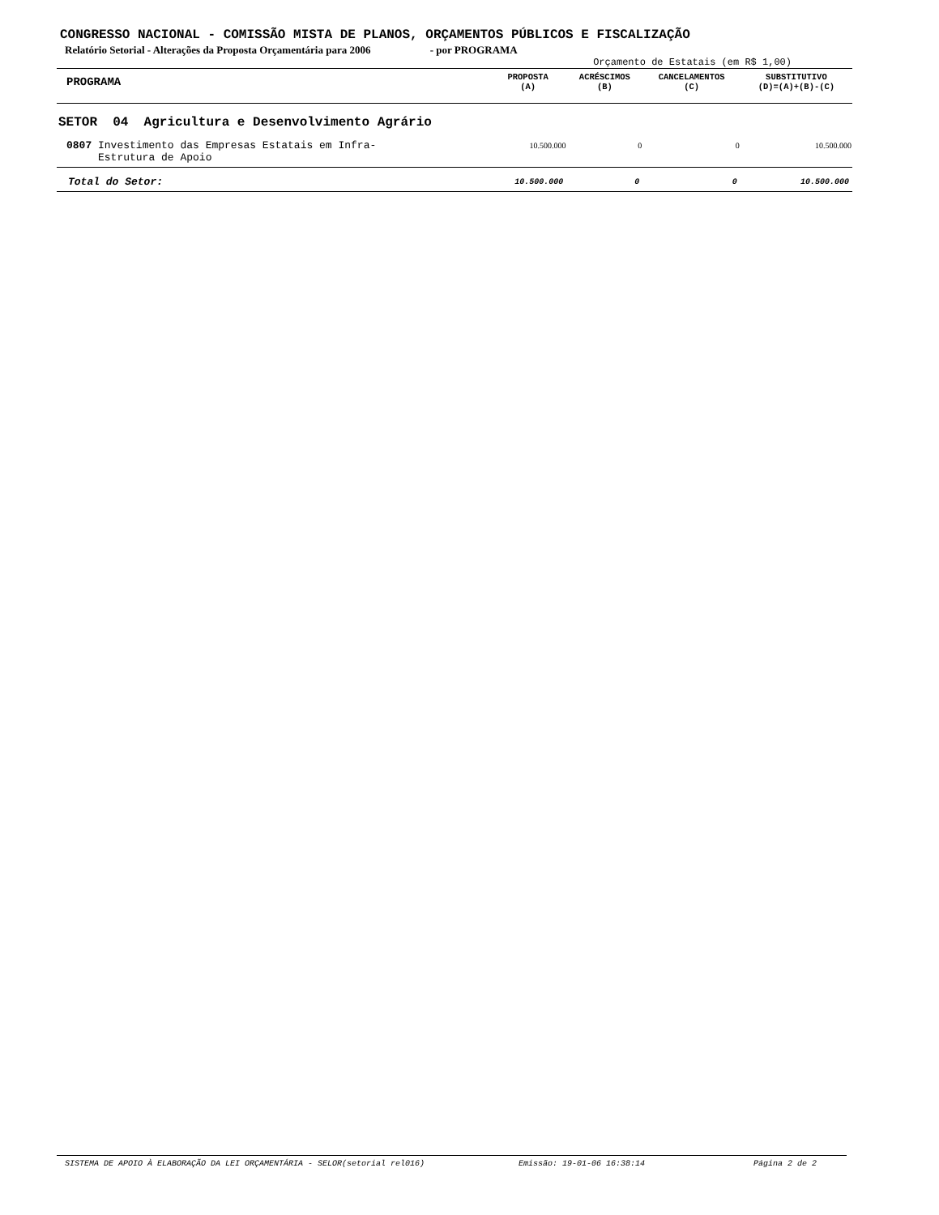CONGRESSO NACIONAL - COMISSÃO MISTA DE PLANOS, ORÇAMENTOS PÚBLICOS E FISCALIZAÇÃO
Relatório Setorial - Alterações da Proposta Orçamentária para 2006 - por PROGRAMA
Orçamento de Estatais (em R$ 1,00)
| PROGRAMA | PROPOSTA (A) | ACRÉSCIMOS (B) | CANCELAMENTOS (C) | SUBSTITUTIVO (D)=(A)+(B)-(C) |
| --- | --- | --- | --- | --- |
| SETOR 04 Agricultura e Desenvolvimento Agrário | | | | |
| 0807 Investimento das Empresas Estatais em Infra- Estrutura de Apoio | 10.500.000 | 0 | 0 | 10.500.000 |
| Total do Setor: | 10.500.000 | 0 | 0 | 10.500.000 |
SISTEMA DE APOIO À ELABORAÇÃO DA LEI ORÇAMENTÁRIA - SELOR(setorial rel016) Emissão: 19-01-06 16:38:14 Página 2 de 2